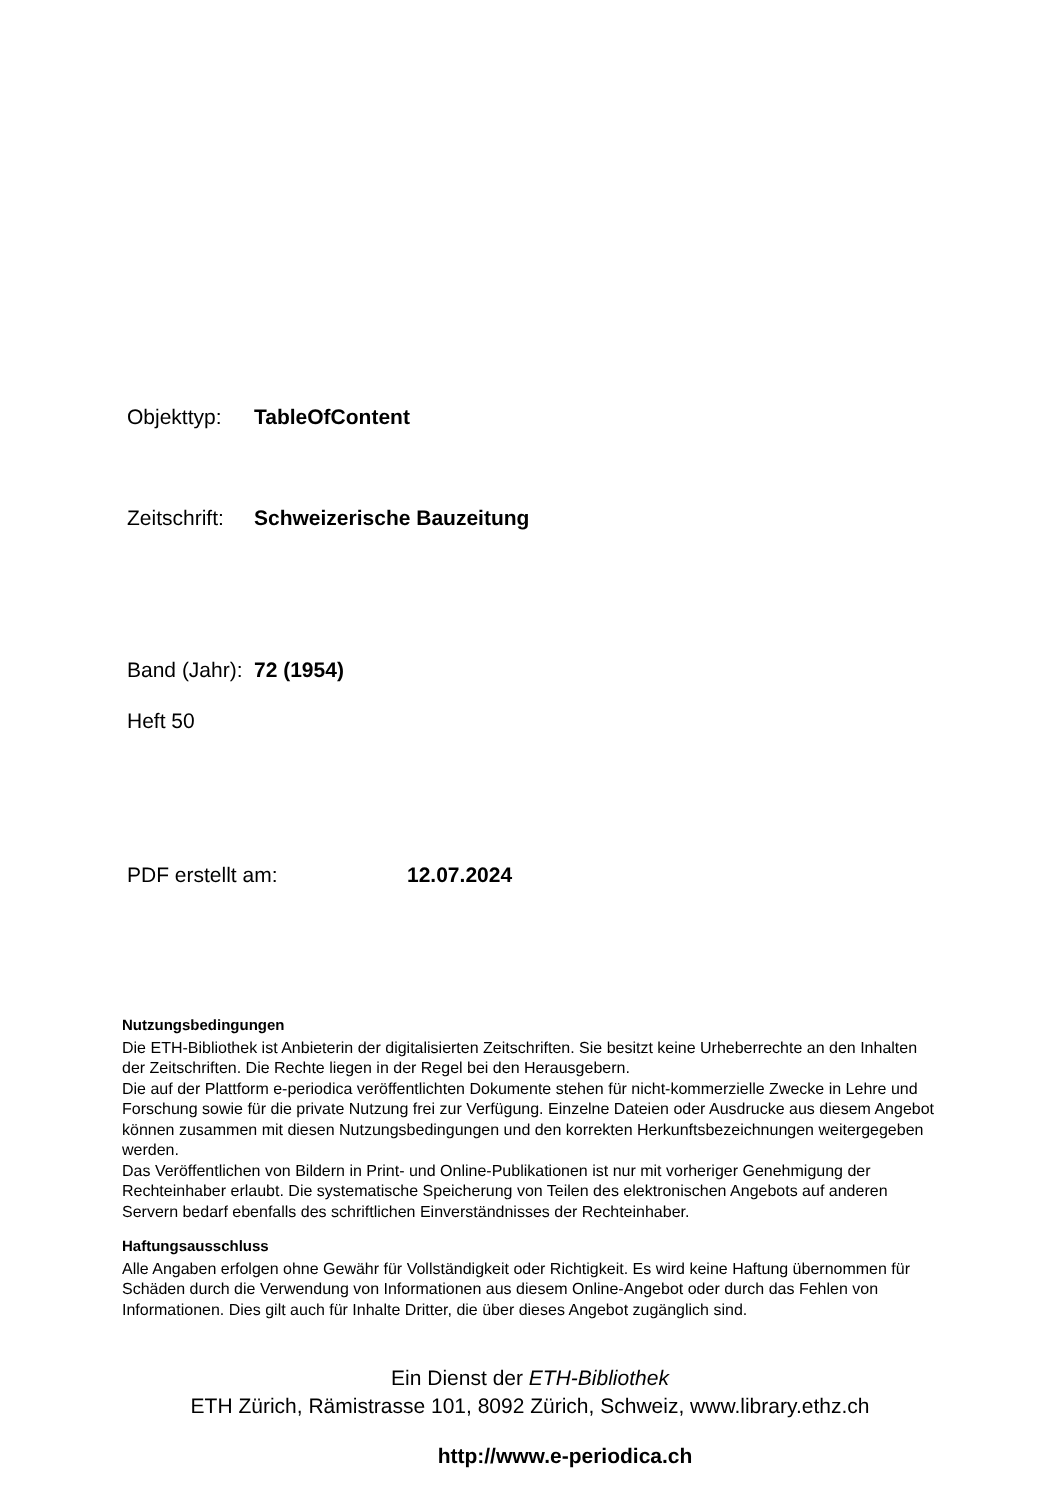Objekttyp: TableOfContent
Zeitschrift: Schweizerische Bauzeitung
Band (Jahr): 72 (1954)
Heft 50
PDF erstellt am: 12.07.2024
Nutzungsbedingungen
Die ETH-Bibliothek ist Anbieterin der digitalisierten Zeitschriften. Sie besitzt keine Urheberrechte an den Inhalten der Zeitschriften. Die Rechte liegen in der Regel bei den Herausgebern.
Die auf der Plattform e-periodica veröffentlichten Dokumente stehen für nicht-kommerzielle Zwecke in Lehre und Forschung sowie für die private Nutzung frei zur Verfügung. Einzelne Dateien oder Ausdrucke aus diesem Angebot können zusammen mit diesen Nutzungsbedingungen und den korrekten Herkunftsbezeichnungen weitergegeben werden.
Das Veröffentlichen von Bildern in Print- und Online-Publikationen ist nur mit vorheriger Genehmigung der Rechteinhaber erlaubt. Die systematische Speicherung von Teilen des elektronischen Angebots auf anderen Servern bedarf ebenfalls des schriftlichen Einverständnisses der Rechteinhaber.
Haftungsausschluss
Alle Angaben erfolgen ohne Gewähr für Vollständigkeit oder Richtigkeit. Es wird keine Haftung übernommen für Schäden durch die Verwendung von Informationen aus diesem Online-Angebot oder durch das Fehlen von Informationen. Dies gilt auch für Inhalte Dritter, die über dieses Angebot zugänglich sind.
Ein Dienst der ETH-Bibliothek
ETH Zürich, Rämistrasse 101, 8092 Zürich, Schweiz, www.library.ethz.ch
http://www.e-periodica.ch